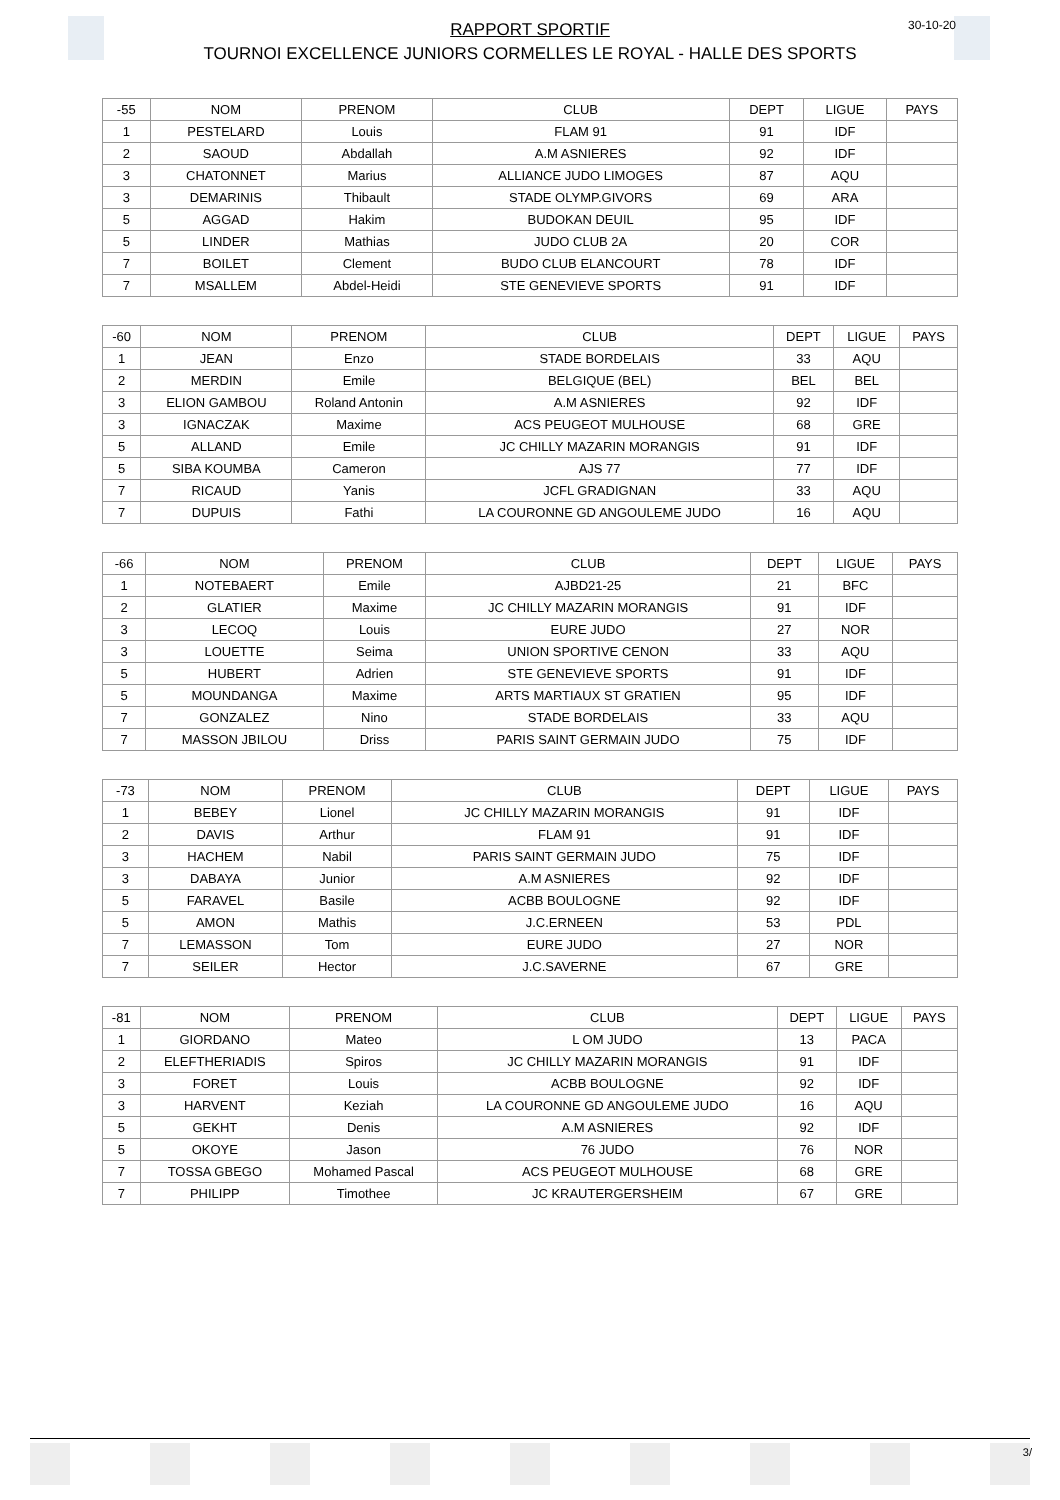RAPPORT SPORTIF
TOURNOI EXCELLENCE JUNIORS CORMELLES LE ROYAL - HALLE DES SPORTS
30-10-20
| -55 | NOM | PRENOM | CLUB | DEPT | LIGUE | PAYS |
| --- | --- | --- | --- | --- | --- | --- |
| 1 | PESTELARD | Louis | FLAM 91 | 91 | IDF | |
| 2 | SAOUD | Abdallah | A.M ASNIERES | 92 | IDF | |
| 3 | CHATONNET | Marius | ALLIANCE JUDO LIMOGES | 87 | AQU | |
| 3 | DEMARINIS | Thibault | STADE OLYMP.GIVORS | 69 | ARA | |
| 5 | AGGAD | Hakim | BUDOKAN DEUIL | 95 | IDF | |
| 5 | LINDER | Mathias | JUDO CLUB 2A | 20 | COR | |
| 7 | BOILET | Clement | BUDO CLUB ELANCOURT | 78 | IDF | |
| 7 | MSALLEM | Abdel-Heidi | STE GENEVIEVE SPORTS | 91 | IDF | |
| -60 | NOM | PRENOM | CLUB | DEPT | LIGUE | PAYS |
| --- | --- | --- | --- | --- | --- | --- |
| 1 | JEAN | Enzo | STADE BORDELAIS | 33 | AQU | |
| 2 | MERDIN | Emile | BELGIQUE (BEL) | BEL | BEL | |
| 3 | ELION GAMBOU | Roland Antonin | A.M ASNIERES | 92 | IDF | |
| 3 | IGNACZAK | Maxime | ACS PEUGEOT MULHOUSE | 68 | GRE | |
| 5 | ALLAND | Emile | JC CHILLY MAZARIN MORANGIS | 91 | IDF | |
| 5 | SIBA KOUMBA | Cameron | AJS 77 | 77 | IDF | |
| 7 | RICAUD | Yanis | JCFL GRADIGNAN | 33 | AQU | |
| 7 | DUPUIS | Fathi | LA COURONNE GD ANGOULEME JUDO | 16 | AQU | |
| -66 | NOM | PRENOM | CLUB | DEPT | LIGUE | PAYS |
| --- | --- | --- | --- | --- | --- | --- |
| 1 | NOTEBAERT | Emile | AJBD21-25 | 21 | BFC | |
| 2 | GLATIER | Maxime | JC CHILLY MAZARIN MORANGIS | 91 | IDF | |
| 3 | LECOQ | Louis | EURE JUDO | 27 | NOR | |
| 3 | LOUETTE | Seima | UNION SPORTIVE CENON | 33 | AQU | |
| 5 | HUBERT | Adrien | STE GENEVIEVE SPORTS | 91 | IDF | |
| 5 | MOUNDANGA | Maxime | ARTS MARTIAUX ST GRATIEN | 95 | IDF | |
| 7 | GONZALEZ | Nino | STADE BORDELAIS | 33 | AQU | |
| 7 | MASSON JBILOU | Driss | PARIS SAINT GERMAIN JUDO | 75 | IDF | |
| -73 | NOM | PRENOM | CLUB | DEPT | LIGUE | PAYS |
| --- | --- | --- | --- | --- | --- | --- |
| 1 | BEBEY | Lionel | JC CHILLY MAZARIN MORANGIS | 91 | IDF | |
| 2 | DAVIS | Arthur | FLAM 91 | 91 | IDF | |
| 3 | HACHEM | Nabil | PARIS SAINT GERMAIN JUDO | 75 | IDF | |
| 3 | DABAYA | Junior | A.M ASNIERES | 92 | IDF | |
| 5 | FARAVEL | Basile | ACBB BOULOGNE | 92 | IDF | |
| 5 | AMON | Mathis | J.C.ERNEEN | 53 | PDL | |
| 7 | LEMASSON | Tom | EURE JUDO | 27 | NOR | |
| 7 | SEILER | Hector | J.C.SAVERNE | 67 | GRE | |
| -81 | NOM | PRENOM | CLUB | DEPT | LIGUE | PAYS |
| --- | --- | --- | --- | --- | --- | --- |
| 1 | GIORDANO | Mateo | L OM JUDO | 13 | PACA | |
| 2 | ELEFTHERIADIS | Spiros | JC CHILLY MAZARIN MORANGIS | 91 | IDF | |
| 3 | FORET | Louis | ACBB BOULOGNE | 92 | IDF | |
| 3 | HARVENT | Keziah | LA COURONNE GD ANGOULEME JUDO | 16 | AQU | |
| 5 | GEKHT | Denis | A.M ASNIERES | 92 | IDF | |
| 5 | OKOYE | Jason | 76 JUDO | 76 | NOR | |
| 7 | TOSSA GBEGO | Mohamed Pascal | ACS PEUGEOT MULHOUSE | 68 | GRE | |
| 7 | PHILIPP | Timothee | JC KRAUTERGERSHEIM | 67 | GRE | |
3/